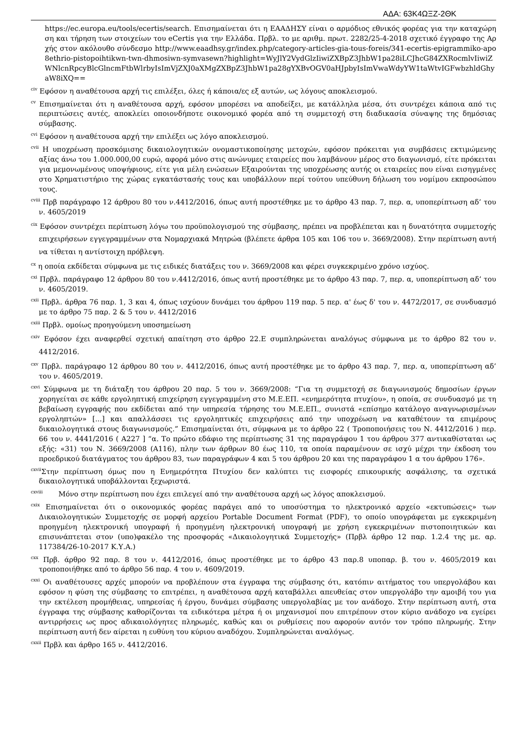ΑΔΑ: 63Κ4ΩΞΖ-2ΘΚ
https://ec.europa.eu/tools/ecertis/search. Επισημαίνεται ότι η ΕΑΑΔΗΣΥ είναι ο αρμόδιος εθνικός φορέας για την καταχώρηση και τήρηση των στοιχείων του eCertis για την Ελλάδα. Πρβλ. το με αριθμ. πρωτ. 2282/25-4-2018 σχετικό έγγραφο της Αρχής στον ακόλουθο σύνδεσμο http://www.eaadhsy.gr/index.php/category-articles-gia-tous-foreis/341-ecertis-epigrammiko-apo8ethrio-pistopoihtikwn-twn-dhmosiwn-symvasewn?highlight=WyJlY2VydGlzIiwiZXBpZ3JhbW1pa28iLCJhcG84ZXRocmlvIiwiZWNlcnRpcyBlcGlncmFtbWlrbyIsImVjZXJ0aXMgZXBpZ3JhbW1pa28gYXBvOGV0aHJpbyIsImVwaWdyYW1taWtvIGFwbzhldGhyaW8iXQ==
<sup>civ</sup> Εφόσον η αναθέτουσα αρχή τις επιλέξει, όλες ή κάποια/ες εξ αυτών, ως λόγους αποκλεισμού.
<sup>cv</sup> Επισημαίνεται ότι η αναθέτουσα αρχή, εφόσον μπορέσει να αποδείξει, με κατάλληλα μέσα, ότι συντρέχει κάποια από τις περιπτώσεις αυτές, αποκλείει οποιονδήποτε οικονομικό φορέα από τη συμμετοχή στη διαδικασία σύναψης της δημόσιας σύμβασης.
<sup>cvi</sup> Εφόσον η αναθέτουσα αρχή την επιλέξει ως λόγο αποκλεισμού.
<sup>cvii</sup> Η υποχρέωση προσκόμισης δικαιολογητικών ονομαστικοποίησης μετοχών, εφόσον πρόκειται για συμβάσεις εκτιμώμενης αξίας άνω του 1.000.000,00 ευρώ, αφορά μόνο στις ανώνυμες εταιρείες που λαμβάνουν μέρος στο διαγωνισμό, είτε πρόκειται για μεμονωμένους υποψήφιους, είτε για μέλη ενώσεων Εξαιρούνται της υποχρέωσης αυτής οι εταιρείες που είναι εισηγμένες στο Χρηματιστήριο της χώρας εγκατάστασής τους και υποβάλλουν περί τούτου υπεύθυνη δήλωση του νομίμου εκπροσώπου τους.
<sup>cviii</sup> Πρβ παράγραφο 12 άρθρου 80 του ν.4412/2016, όπως αυτή προστέθηκε με το άρθρο 43 παρ. 7, περ. α, υποπερίπτωση αδ’ του ν. 4605/2019
<sup>cix</sup> Εφόσον συντρέχει περίπτωση λόγω του προϋπολογισμού της σύμβασης, πρέπει να προβλέπεται και η δυνατότητα συμμετοχής επιχειρήσεων εγγεγραμμένων στα Νομαρχιακά Μητρώα (βλέπετε άρθρα 105 και 106 του ν. 3669/2008). Στην περίπτωση αυτή να τίθεται η αντίστοιχη πρόβλεψη.
<sup>cx</sup> η οποία εκδίδεται σύμφωνα με τις ειδικές διατάξεις του ν. 3669/2008 και φέρει συγκεκριμένο χρόνο ισχύος.
<sup>cxi</sup> Πρβλ. παράγραφο 12 άρθρου 80 του ν.4412/2016, όπως αυτή προστέθηκε με το άρθρο 43 παρ. 7, περ. α, υποπερίπτωση αδ’ του ν. 4605/2019.
<sup>cxii</sup> Πρβλ. άρθρα 76 παρ. 1, 3 και 4, όπως ισχύουν δυνάμει του άρθρου 119 παρ. 5 περ. α' έως δ' του ν. 4472/2017, σε συνδυασμό με το άρθρο 75 παρ. 2 & 5 του ν. 4412/2016
<sup>cxiii</sup> Πρβλ. ομοίως προηγούμενη υποσημείωση
<sup>cxiv</sup> Εφόσον έχει αναφερθεί σχετική απαίτηση στο άρθρο 22.Ε συμπληρώνεται αναλόγως σύμφωνα με το άρθρο 82 του ν. 4412/2016.
<sup>cxv</sup> Πρβλ. παράγραφο 12 άρθρου 80 του ν. 4412/2016, όπως αυτή προστέθηκε με το άρθρο 43 παρ. 7, περ. α, υποπερίπτωση αδ’ του ν. 4605/2019.
<sup>cxvi</sup> Σύμφωνα με τη διάταξη του άρθρου 20 παρ. 5 του ν. 3669/2008: “Για τη συμμετοχή σε διαγωνισμούς δημοσίων έργων χορηγείται σε κάθε εργοληπτική επιχείρηση εγγεγραμμένη στο Μ.Ε.ΕΠ. «ενημερότητα πτυχίου», η οποία, σε συνδυασμό με τη βεβαίωση εγγραφής που εκδίδεται από την υπηρεσία τήρησης του Μ.Ε.ΕΠ., συνιστά «επίσημο κατάλογο αναγνωρισμένων εργοληπτών» [...] και απαλλάσσει τις εργοληπτικές επιχειρήσεις από την υποχρέωση να καταθέτουν τα επιμέρους δικαιολογητικά στους διαγωνισμούς.” Επισημαίνεται ότι, σύμφωνα με το άρθρο 22 ( Τροποποιήσεις του Ν. 4412/2016 ) περ. 66 του ν. 4441/2016 ( Α227 ] “α. Το πρώτο εδάφιο της περίπτωσης 31 της παραγράφου 1 του άρθρου 377 αντικαθίσταται ως εξής: «31) του Ν. 3669/2008 (Α116), πλην των άρθρων 80 έως 110, τα οποία παραμένουν σε ισχύ μέχρι την έκδοση του προεδρικού διατάγματος του άρθρου 83, των παραγράφων 4 και 5 του άρθρου 20 και της παραγράφου 1 α του άρθρου 176».
<sup>cxvii</sup>Στην περίπτωση όμως που η Ενημερότητα Πτυχίου δεν καλύπτει τις εισφορές επικουρικής ασφάλισης, τα σχετικά δικαιολογητικά υποβάλλονται ξεχωριστά.
<sup>cxviii</sup> Μόνο στην περίπτωση που έχει επιλεγεί από την αναθέτουσα αρχή ως λόγος αποκλεισμού.
<sup>cxix</sup> Επισημαίνεται ότι ο οικονομικός φορέας παράγει από το υποσύστημα το ηλεκτρονικό αρχείο «εκτυπώσεις» των Δικαιολογητικών Συμμετοχής σε μορφή αρχείου Portable Document Format (PDF), το οποίο υπογράφεται με εγκεκριμένη προηγμένη ηλεκτρονική υπογραφή ή προηγμένη ηλεκτρονική υπογραφή με χρήση εγκεκριμένων πιστοποιητικών και επισυνάπτεται στον (υπο)φακέλο της προσφοράς «Δικαιολογητικά Συμμετοχής» (Πρβλ άρθρο 12 παρ. 1.2.4 της με. αρ. 117384/26-10-2017 Κ.Υ.Α.)
<sup>cxx</sup> Πρβ. άρθρο 92 παρ. 8 του ν. 4412/2016, όπως προστέθηκε με το άρθρο 43 παρ.8 υποπαρ. β. του ν. 4605/2019 και τροποποιήθηκε από το άρθρο 56 παρ. 4 του ν. 4609/2019.
<sup>cxxi</sup> Οι αναθέτουσες αρχές μπορούν να προβλέπουν στα έγγραφα της σύμβασης ότι, κατόπιν αιτήματος του υπεργολάβου και εφόσον η φύση της σύμβασης το επιτρέπει, η αναθέτουσα αρχή καταβάλλει απευθείας στον υπεργολάβο την αμοιβή του για την εκτέλεση προμήθειας, υπηρεσίας ή έργου, δυνάμει σύμβασης υπεργολαβίας με τον ανάδοχο. Στην περίπτωση αυτή, στα έγγραφα της σύμβασης καθορίζονται τα ειδικότερα μέτρα ή οι μηχανισμοί που επιτρέπουν στον κύριο ανάδοχο να εγείρει αντιρρήσεις ως προς αδικαιολόγητες πληρωμές, καθώς και οι ρυθμίσεις που αφορούν αυτόν τον τρόπο πληρωμής. Στην περίπτωση αυτή δεν αίρεται η ευθύνη του κύριου αναδόχου. Συμπληρώνεται αναλόγως.
<sup>cxxii</sup> Πρβλ και άρθρο 165 ν. 4412/2016.